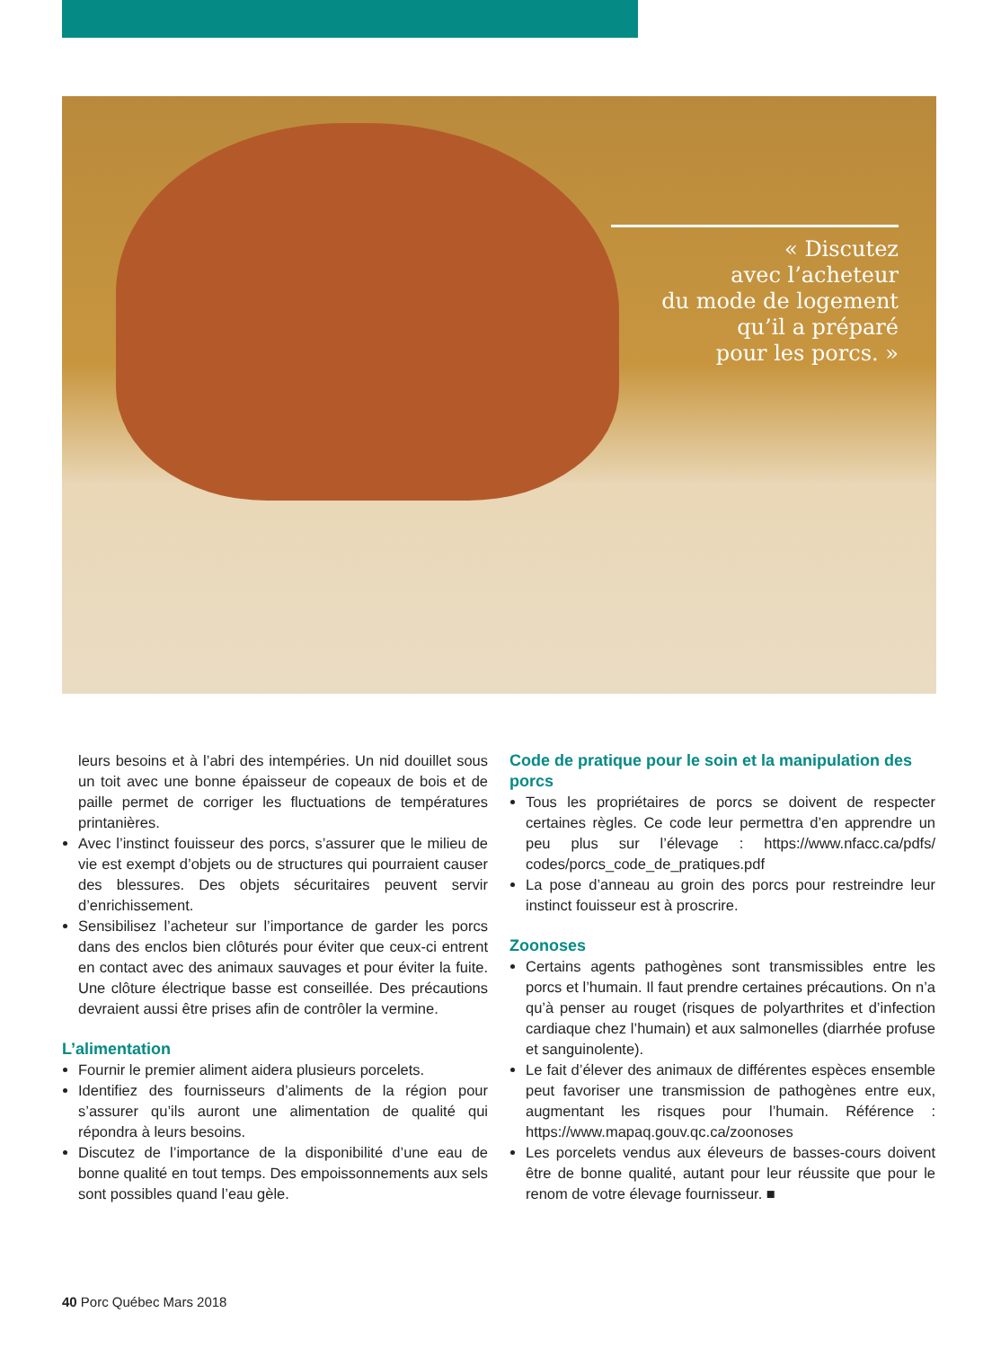« Discutez
avec l’acheteur
du mode de logement
qu’il a préparé
pour les porcs. »
leurs besoins et à l’abri des intempéries. Un nid douillet sous un toit avec une bonne épaisseur de copeaux de bois et de paille permet de corriger les fluctuations de températures printanières.
Avec l’instinct fouisseur des porcs, s’assurer que le milieu de vie est exempt d’objets ou de structures qui pourraient causer des blessures. Des objets sécuritaires peuvent servir d’enrichissement.
Sensibilisez l’acheteur sur l’importance de garder les porcs dans des enclos bien clôturés pour éviter que ceux-ci entrent en contact avec des animaux sauvages et pour éviter la fuite. Une clôture électrique basse est conseillée. Des précautions devraient aussi être prises afin de contrôler la vermine.
L’alimentation
Fournir le premier aliment aidera plusieurs porcelets.
Identifiez des fournisseurs d’aliments de la région pour s’assurer qu’ils auront une alimentation de qualité qui répondra à leurs besoins.
Discutez de l’importance de la disponibilité d’une eau de bonne qualité en tout temps. Des empoissonnements aux sels sont possibles quand l’eau gèle.
Code de pratique pour le soin et la manipulation des porcs
Tous les propriétaires de porcs se doivent de respecter certaines règles. Ce code leur permettra d’en apprendre un peu plus sur l’élevage : https://www.nfacc.ca/pdfs/ codes/porcs_code_de_pratiques.pdf
La pose d’anneau au groin des porcs pour restreindre leur instinct fouisseur est à proscrire.
Zoonoses
Certains agents pathogènes sont transmissibles entre les porcs et l’humain. Il faut prendre certaines précautions. On n’a qu’à penser au rouget (risques de polyarthrites et d’infection cardiaque chez l’humain) et aux salmonelles (diarrhée profuse et sanguinolente).
Le fait d’élever des animaux de différentes espèces ensemble peut favoriser une transmission de pathogènes entre eux, augmentant les risques pour l’humain. Référence : https://www.mapaq.gouv.qc.ca/zoonoses
Les porcelets vendus aux éleveurs de basses-cours doivent être de bonne qualité, autant pour leur réussite que pour le renom de votre élevage fournisseur. ■
40 Porc Québec Mars 2018